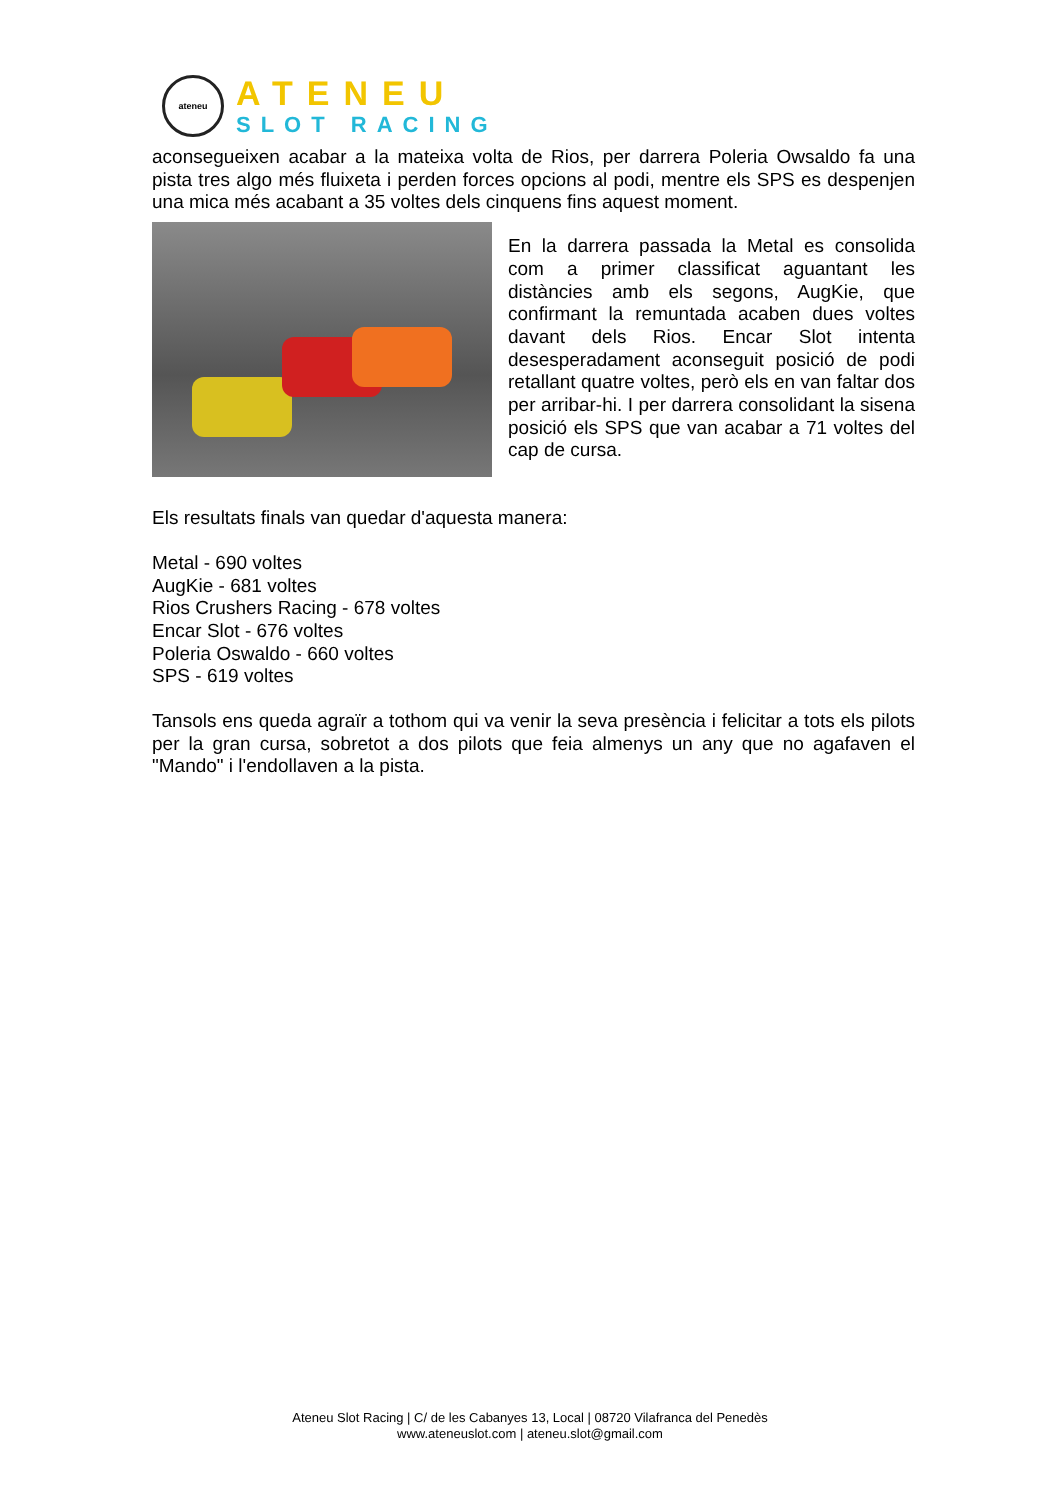ateneu
ATENEU
SLOT RACING
aconsegueixen acabar a la mateixa volta de Rios, per darrera Poleria Owsaldo fa una pista tres algo més fluixeta i perden forces opcions al podi, mentre els SPS es despenjen una mica més acabant a 35 voltes dels cinquens fins aquest moment.
En la darrera passada la Metal es consolida com a primer classificat aguantant les distàncies amb els segons, AugKie, que confirmant la remuntada acaben dues voltes davant dels Rios. Encar Slot intenta desesperadament aconseguit posició de podi retallant quatre voltes, però els en van faltar dos per arribar-hi. I per darrera consolidant la sisena posició els SPS que van acabar a 71 voltes del cap de cursa.
Els resultats finals van quedar d'aquesta manera:
Metal - 690 voltes
AugKie - 681 voltes
Rios Crushers Racing - 678 voltes
Encar Slot - 676 voltes
Poleria Oswaldo - 660 voltes
SPS - 619 voltes
Tansols ens queda agraïr a tothom qui va venir la seva presència i felicitar a tots els pilots per la gran cursa, sobretot a dos pilots que feia almenys un any que no agafaven el "Mando" i l'endollaven a la pista.
Ateneu Slot Racing | C/ de les Cabanyes 13, Local | 08720 Vilafranca del Penedès
www.ateneuslot.com | ateneu.slot@gmail.com